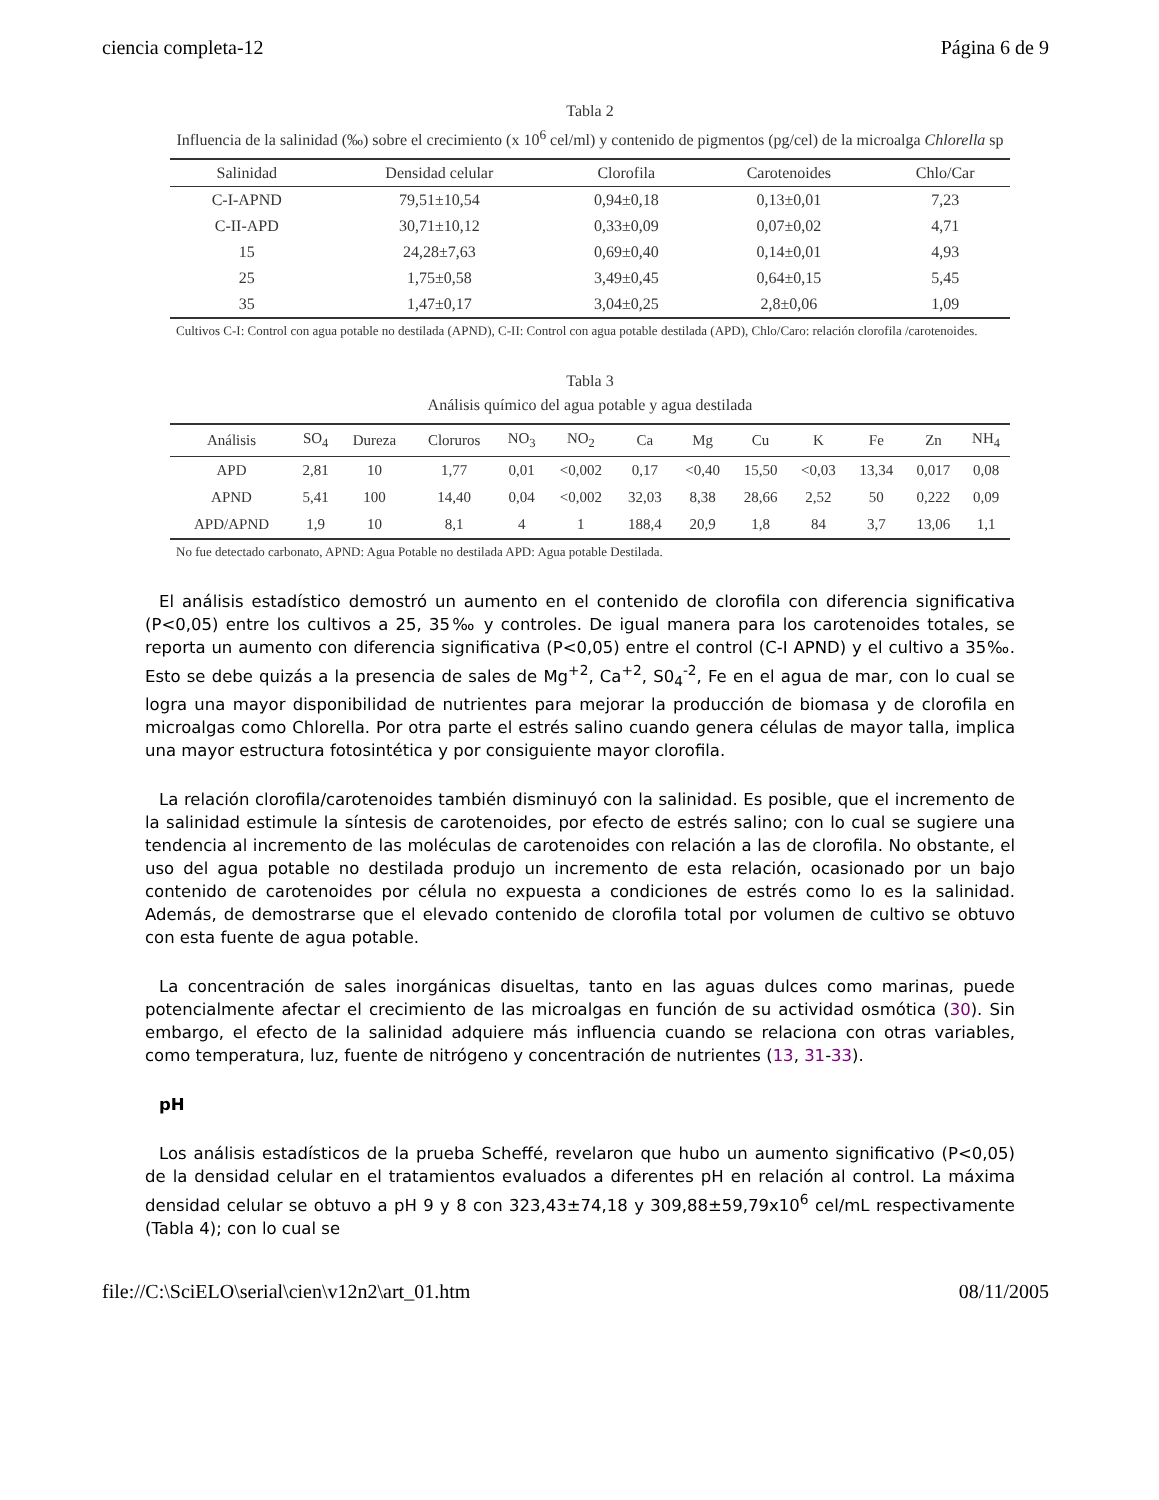ciencia completa-12 Página 6 de 9
Tabla 2
Influencia de la salinidad (‰) sobre el crecimiento (x 10<sup>6</sup> cel/ml) y contenido de pigmentos (pg/cel) de la microalga Chlorella sp
| Salinidad | Densidad celular | Clorofila | Carotenoides | Chlo/Car |
| --- | --- | --- | --- | --- |
| C-I-APND | 79,51±10,54 | 0,94±0,18 | 0,13±0,01 | 7,23 |
| C-II-APD | 30,71±10,12 | 0,33±0,09 | 0,07±0,02 | 4,71 |
| 15 | 24,28±7,63 | 0,69±0,40 | 0,14±0,01 | 4,93 |
| 25 | 1,75±0,58 | 3,49±0,45 | 0,64±0,15 | 5,45 |
| 35 | 1,47±0,17 | 3,04±0,25 | 2,8±0,06 | 1,09 |
Cultivos C-I: Control con agua potable no destilada (APND), C-II: Control con agua potable destilada (APD), Chlo/Caro: relación clorofila /carotenoides.
Tabla 3
Análisis químico del agua potable y agua destilada
| Análisis | SO<sub>4</sub> | Dureza | Cloruros | NO<sub>3</sub> | NO<sub>2</sub> | Ca | Mg | Cu | K | Fe | Zn | NH<sub>4</sub> |
| --- | --- | --- | --- | --- | --- | --- | --- | --- | --- | --- | --- | --- |
| APD | 2,81 | 10 | 1,77 | 0,01 | <0,002 | 0,17 | <0,40 | 15,50 | <0,03 | 13,34 | 0,017 | 0,08 |
| APND | 5,41 | 100 | 14,40 | 0,04 | <0,002 | 32,03 | 8,38 | 28,66 | 2,52 | 50 | 0,222 | 0,09 |
| APD/APND | 1,9 | 10 | 8,1 | 4 | 1 | 188,4 | 20,9 | 1,8 | 84 | 3,7 | 13,06 | 1,1 |
No fue detectado carbonato, APND: Agua Potable no destilada APD: Agua potable Destilada.
El análisis estadístico demostró un aumento en el contenido de clorofila con diferencia significativa (P<0,05) entre los cultivos a 25, 35‰ y controles. De igual manera para los carotenoides totales, se reporta un aumento con diferencia significativa (P<0,05) entre el control (C-I APND) y el cultivo a 35‰. Esto se debe quizás a la presencia de sales de Mg<sup>+2</sup>, Ca<sup>+2</sup>, S0<sub>4</sub><sup>-2</sup>, Fe en el agua de mar, con lo cual se logra una mayor disponibilidad de nutrientes para mejorar la producción de biomasa y de clorofila en microalgas como Chlorella. Por otra parte el estrés salino cuando genera células de mayor talla, implica una mayor estructura fotosintética y por consiguiente mayor clorofila.
La relación clorofila/carotenoides también disminuyó con la salinidad. Es posible, que el incremento de la salinidad estimule la síntesis de carotenoides, por efecto de estrés salino; con lo cual se sugiere una tendencia al incremento de las moléculas de carotenoides con relación a las de clorofila. No obstante, el uso del agua potable no destilada produjo un incremento de esta relación, ocasionado por un bajo contenido de carotenoides por célula no expuesta a condiciones de estrés como lo es la salinidad. Además, de demostrarse que el elevado contenido de clorofila total por volumen de cultivo se obtuvo con esta fuente de agua potable.
La concentración de sales inorgánicas disueltas, tanto en las aguas dulces como marinas, puede potencialmente afectar el crecimiento de las microalgas en función de su actividad osmótica (30). Sin embargo, el efecto de la salinidad adquiere más influencia cuando se relaciona con otras variables, como temperatura, luz, fuente de nitrógeno y concentración de nutrientes (13, 31-33).
pH
Los análisis estadísticos de la prueba Scheffé, revelaron que hubo un aumento significativo (P<0,05) de la densidad celular en el tratamientos evaluados a diferentes pH en relación al control. La máxima densidad celular se obtuvo a pH 9 y 8 con 323,43±74,18 y 309,88±59,79x10<sup>6</sup> cel/mL respectivamente (Tabla 4); con lo cual se
file://C:\SciELO\serial\cien\v12n2\art_01.htm 08/11/2005